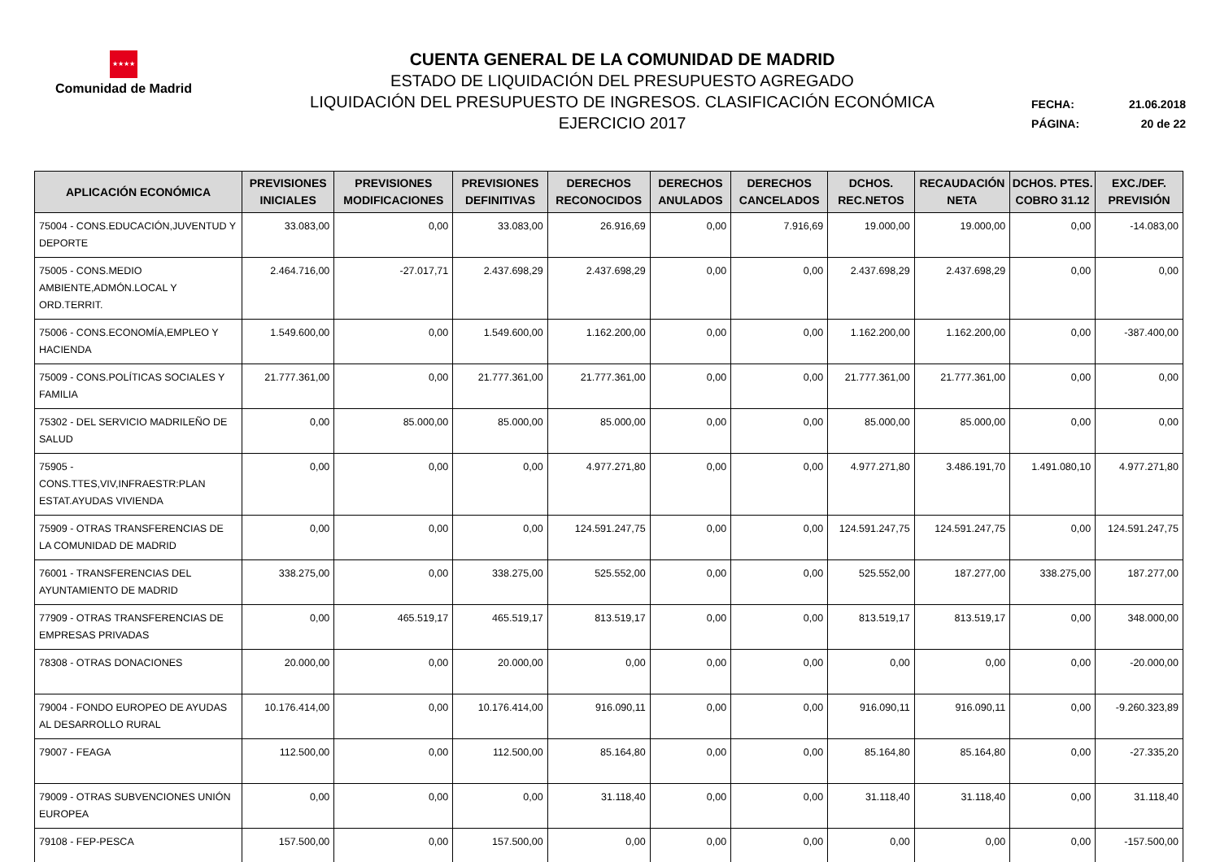★★★★
Comunidad de Madrid
CUENTA GENERAL DE LA COMUNIDAD DE MADRID
ESTADO DE LIQUIDACIÓN DEL PRESUPUESTO AGREGADO
LIQUIDACIÓN DEL PRESUPUESTO DE INGRESOS. CLASIFICACIÓN ECONÓMICA
EJERCICIO 2017
FECHA: 21.06.2018
PÁGINA: 20 de 22
| APLICACIÓN ECONÓMICA | PREVISIONES INICIALES | PREVISIONES MODIFICACIONES | PREVISIONES DEFINITIVAS | DERECHOS RECONOCIDOS | DERECHOS ANULADOS | DERECHOS CANCELADOS | DCHOS. REC.NETOS | RECAUDACIÓN NETA | DCHOS. PTES. COBRO 31.12 | EXC./DEF. PREVISIÓN |
| --- | --- | --- | --- | --- | --- | --- | --- | --- | --- | --- |
| 75004 - CONS.EDUCACIÓN,JUVENTUD Y DEPORTE | 33.083,00 | 0,00 | 33.083,00 | 26.916,69 | 0,00 | 7.916,69 | 19.000,00 | 19.000,00 | 0,00 | -14.083,00 |
| 75005 - CONS.MEDIO AMBIENTE,ADMÓN.LOCAL Y ORD.TERRIT. | 2.464.716,00 | -27.017,71 | 2.437.698,29 | 2.437.698,29 | 0,00 | 0,00 | 2.437.698,29 | 2.437.698,29 | 0,00 | 0,00 |
| 75006 - CONS.ECONOMÍA,EMPLEO Y HACIENDA | 1.549.600,00 | 0,00 | 1.549.600,00 | 1.162.200,00 | 0,00 | 0,00 | 1.162.200,00 | 1.162.200,00 | 0,00 | -387.400,00 |
| 75009 - CONS.POLÍTICAS SOCIALES Y FAMILIA | 21.777.361,00 | 0,00 | 21.777.361,00 | 21.777.361,00 | 0,00 | 0,00 | 21.777.361,00 | 21.777.361,00 | 0,00 | 0,00 |
| 75302 - DEL SERVICIO MADRILEÑO DE SALUD | 0,00 | 85.000,00 | 85.000,00 | 85.000,00 | 0,00 | 0,00 | 85.000,00 | 85.000,00 | 0,00 | 0,00 |
| 75905 - CONS.TTES,VIV,INFRAESTR:PLAN ESTAT.AYUDAS VIVIENDA | 0,00 | 0,00 | 0,00 | 4.977.271,80 | 0,00 | 0,00 | 4.977.271,80 | 3.486.191,70 | 1.491.080,10 | 4.977.271,80 |
| 75909 - OTRAS TRANSFERENCIAS DE LA COMUNIDAD DE MADRID | 0,00 | 0,00 | 0,00 | 124.591.247,75 | 0,00 | 0,00 | 124.591.247,75 | 124.591.247,75 | 0,00 | 124.591.247,75 |
| 76001 - TRANSFERENCIAS DEL AYUNTAMIENTO DE MADRID | 338.275,00 | 0,00 | 338.275,00 | 525.552,00 | 0,00 | 0,00 | 525.552,00 | 187.277,00 | 338.275,00 | 187.277,00 |
| 77909 - OTRAS TRANSFERENCIAS DE EMPRESAS PRIVADAS | 0,00 | 465.519,17 | 465.519,17 | 813.519,17 | 0,00 | 0,00 | 813.519,17 | 813.519,17 | 0,00 | 348.000,00 |
| 78308 - OTRAS DONACIONES | 20.000,00 | 0,00 | 20.000,00 | 0,00 | 0,00 | 0,00 | 0,00 | 0,00 | 0,00 | -20.000,00 |
| 79004 - FONDO EUROPEO DE AYUDAS AL DESARROLLO RURAL | 10.176.414,00 | 0,00 | 10.176.414,00 | 916.090,11 | 0,00 | 0,00 | 916.090,11 | 916.090,11 | 0,00 | -9.260.323,89 |
| 79007 - FEAGA | 112.500,00 | 0,00 | 112.500,00 | 85.164,80 | 0,00 | 0,00 | 85.164,80 | 85.164,80 | 0,00 | -27.335,20 |
| 79009 - OTRAS SUBVENCIONES UNIÓN EUROPEA | 0,00 | 0,00 | 0,00 | 31.118,40 | 0,00 | 0,00 | 31.118,40 | 31.118,40 | 0,00 | 31.118,40 |
| 79108 - FEP-PESCA | 157.500,00 | 0,00 | 157.500,00 | 0,00 | 0,00 | 0,00 | 0,00 | 0,00 | 0,00 | -157.500,00 |